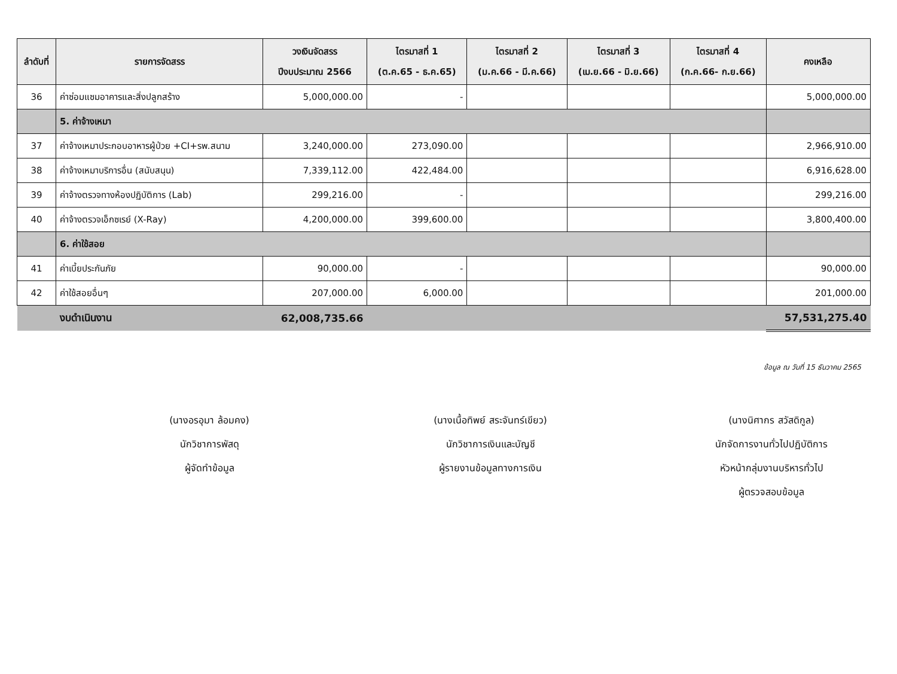| ลำดับที่ | รายการจัดสรร | วงเงินจัดสรร ปีงบประมาณ 2566 | ไตรมาสที่ 1 (ต.ค.65 - ธ.ค.65) | ไตรมาสที่ 2 (ม.ค.66 - มี.ค.66) | ไตรมาสที่ 3 (เม.ย.66 - มิ.ย.66) | ไตรมาสที่ 4 (ก.ค.66- ก.ย.66) | คงเหลือ |
| --- | --- | --- | --- | --- | --- | --- | --- |
| 36 | ค่าซ่อมแซมอาคารและสิ่งปลูกสร้าง | 5,000,000.00 | - | | | | 5,000,000.00 |
| | 5. ค่าจ้างเหมา | | | | | | |
| 37 | ค่าจ้างเหมาประกอบอาหารผู้ป่วย +CI+รพ.สนาม | 3,240,000.00 | 273,090.00 | | | | 2,966,910.00 |
| 38 | ค่าจ้างเหมาบริการอื่น (สนับสนุน) | 7,339,112.00 | 422,484.00 | | | | 6,916,628.00 |
| 39 | ค่าจ้างตรวจทางห้องปฏิบัติการ (Lab) | 299,216.00 | - | | | | 299,216.00 |
| 40 | ค่าจ้างตรวจเอ็กซเรย์ (X-Ray) | 4,200,000.00 | 399,600.00 | | | | 3,800,400.00 |
| | 6. ค่าใช้สอย | | | | | | |
| 41 | ค่าเบี้ยประกันภัย | 90,000.00 | - | | | | 90,000.00 |
| 42 | ค่าใช้สอยอื่นๆ | 207,000.00 | 6,000.00 | | | | 201,000.00 |
| | งบดำเนินงาน | 62,008,735.66 | | | | | 57,531,275.40 |
ข้อมูล ณ วันที่ 15 ธันวาคม 2565
(นางอรอุมา ล้อมคง)
นักวิชาการพัสดุ
ผู้จัดทำข้อมูล
(นางเนื้อทิพย์ สระจันทร์เขียว)
นักวิชาการเงินและบัญชี
ผู้รายงานข้อมูลทางการเงิน
(นางนิศากร สวัสดิกูล)
นักจัดการงานทั่วไปปฏิบัติการ
หัวหน้ากลุ่มงานบริหารทั่วไป
ผู้ตรวจสอบข้อมูล